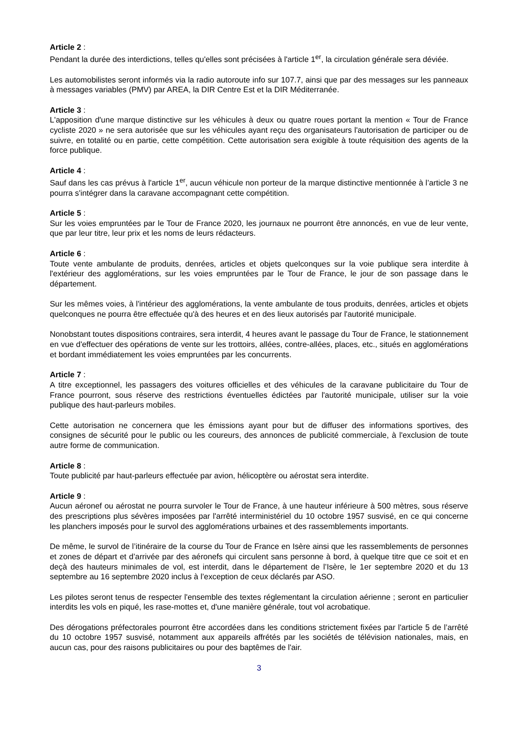Article 2 :
Pendant la durée des interdictions, telles qu'elles sont précisées à l'article 1<sup>er</sup>, la circulation générale sera déviée.
Les automobilistes seront informés via la radio autoroute info sur 107.7, ainsi que par des messages sur les panneaux à messages variables (PMV) par AREA, la DIR Centre Est et la DIR Méditerranée.
Article 3 :
L'apposition d'une marque distinctive sur les véhicules à deux ou quatre roues portant la mention « Tour de France cycliste 2020 » ne sera autorisée que sur les véhicules ayant reçu des organisateurs l'autorisation de participer ou de suivre, en totalité ou en partie, cette compétition. Cette autorisation sera exigible à toute réquisition des agents de la force publique.
Article 4 :
Sauf dans les cas prévus à l'article 1<sup>er</sup>, aucun véhicule non porteur de la marque distinctive mentionnée à l’article 3 ne pourra s'intégrer dans la caravane accompagnant cette compétition.
Article 5 :
Sur les voies empruntées par le Tour de France 2020, les journaux ne pourront être annoncés, en vue de leur vente, que par leur titre, leur prix et les noms de leurs rédacteurs.
Article 6 :
Toute vente ambulante de produits, denrées, articles et objets quelconques sur la voie publique sera interdite à l'extérieur des agglomérations, sur les voies empruntées par le Tour de France, le jour de son passage dans le département.
Sur les mêmes voies, à l'intérieur des agglomérations, la vente ambulante de tous produits, denrées, articles et objets quelconques ne pourra être effectuée qu'à des heures et en des lieux autorisés par l'autorité municipale.
Nonobstant toutes dispositions contraires, sera interdit, 4 heures avant le passage du Tour de France, le stationnement en vue d'effectuer des opérations de vente sur les trottoirs, allées, contre-allées, places, etc., situés en agglomérations et bordant immédiatement les voies empruntées par les concurrents.
Article 7 :
A titre exceptionnel, les passagers des voitures officielles et des véhicules de la caravane publicitaire du Tour de France pourront, sous réserve des restrictions éventuelles édictées par l'autorité municipale, utiliser sur la voie publique des haut-parleurs mobiles.
Cette autorisation ne concernera que les émissions ayant pour but de diffuser des informations sportives, des consignes de sécurité pour le public ou les coureurs, des annonces de publicité commerciale, à l'exclusion de toute autre forme de communication.
Article 8 :
Toute publicité par haut-parleurs effectuée par avion, hélicoptère ou aérostat sera interdite.
Article 9 :
Aucun aéronef ou aérostat ne pourra survoler le Tour de France, à une hauteur inférieure à 500 mètres, sous réserve des prescriptions plus sévères imposées par l'arrêté interministériel du 10 octobre 1957 susvisé, en ce qui concerne les planchers imposés pour le survol des agglomérations urbaines et des rassemblements importants.
De même, le survol de l’itinéraire de la course du Tour de France en Isère ainsi que les rassemblements de personnes et zones de départ et d’arrivée par des aéronefs qui circulent sans personne à bord, à quelque titre que ce soit et en deçà des hauteurs minimales de vol, est interdit, dans le département de l’Isère, le 1er septembre 2020 et du 13 septembre au 16 septembre 2020 inclus à l’exception de ceux déclarés par ASO.
Les pilotes seront tenus de respecter l'ensemble des textes réglementant la circulation aérienne ; seront en particulier interdits les vols en piqué, les rase-mottes et, d'une manière générale, tout vol acrobatique.
Des dérogations préfectorales pourront être accordées dans les conditions strictement fixées par l'article 5 de l’arrêté du 10 octobre 1957 susvisé, notamment aux appareils affrétés par les sociétés de télévision nationales, mais, en aucun cas, pour des raisons publicitaires ou pour des baptêmes de l'air.
3